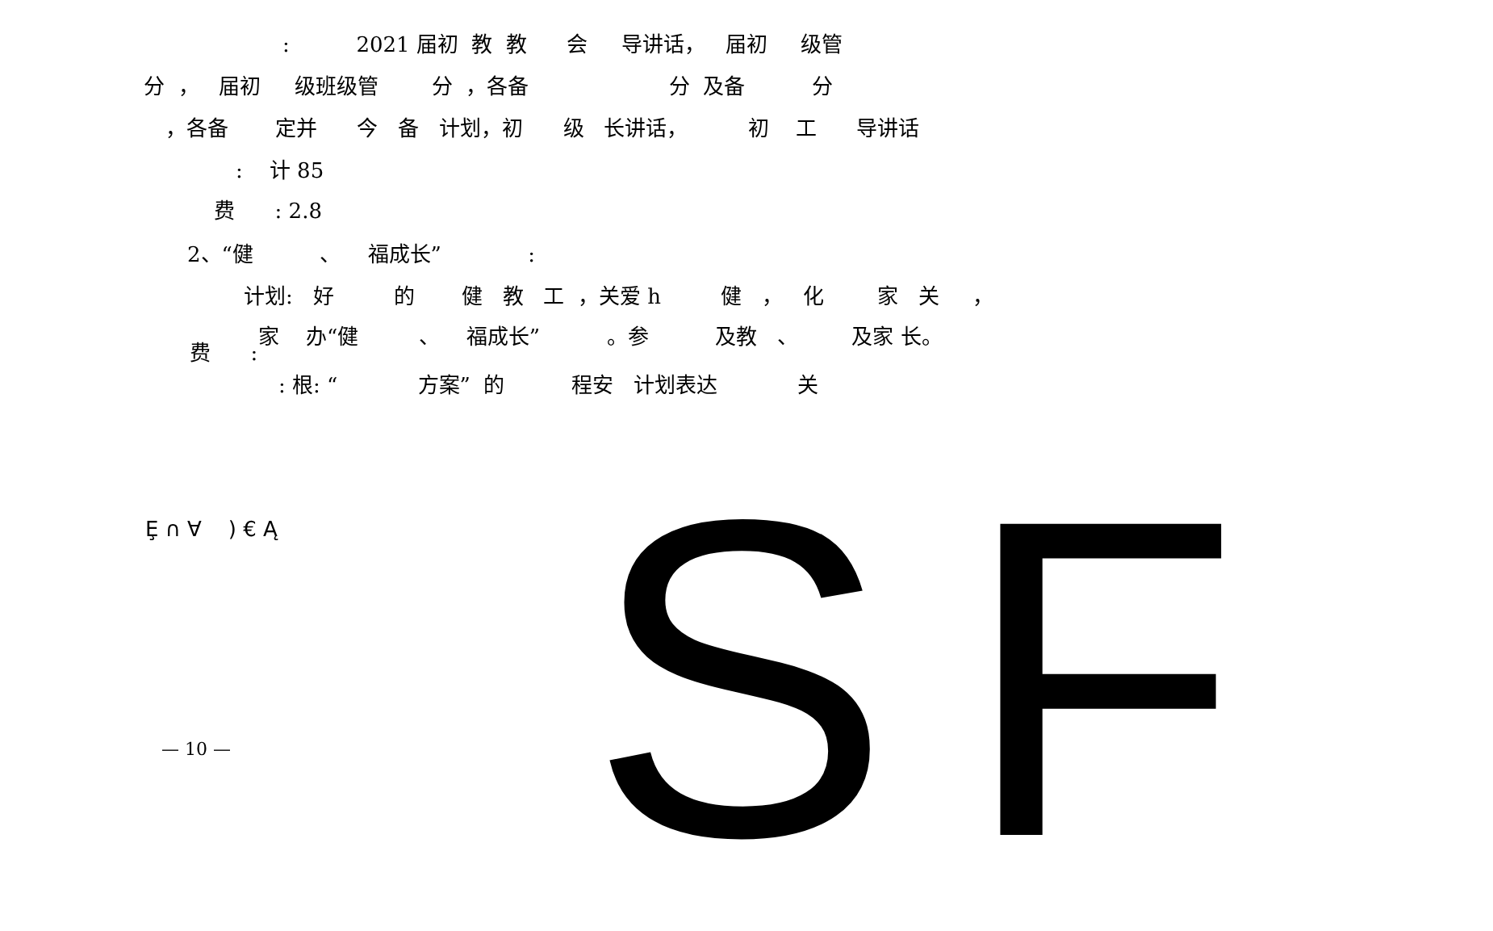: 2021 届初 教 教 会 导讲话， 届初 级管
分 ， 届初 级班级管 分 ，各备 分 及备 分
，各备 定并 今 备 计划，初 级 长讲话， 初 工 导讲话
: 计 85
费 : 2.8
2、“健 、 福成长” :
计划: 好 的 健 教 工 ，关爱 h 健 ， 化 家 关 ，
家 办“健 、 福成长” 。参 及教 、 及家 长。
费 :
: 根: “ 方案” 的 程安 计划表达 关
Ȩ ∩ ∀ ) € Ą
— 10 —
SF